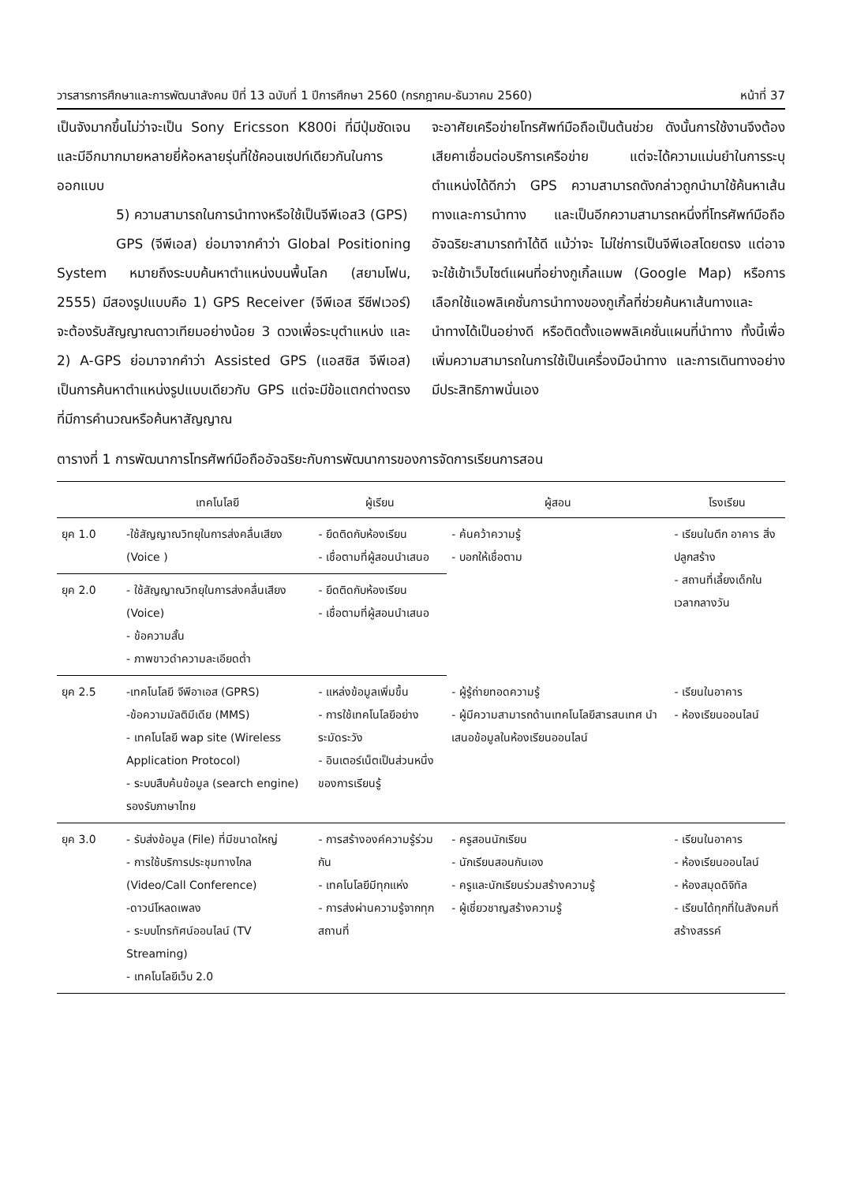วารสารการศึกษาและการพัฒนาสังคม ปีที่ 13 ฉบับที่ 1 ปีการศึกษา 2560 (กรกฎาคม-ธันวาคม 2560) หน้าที่ 37
เป็นจังมากขึ้นไม่ว่าจะเป็น Sony Ericsson K800i ที่มีปุ่มชัดเจน และมีอีกมากมายหลายยี่ห้อหลายรุ่นที่ใช้คอนเซปท์เดียวกันในการออกแบบ
5) ความสามารถในการนำทางหรือใช้เป็นจีพีเอส3 (GPS)
GPS (จีพีเอส) ย่อมาจากคำว่า Global Positioning System หมายถึงระบบค้นหาตำแหน่งบนพื้นโลก (สยามโฟน, 2555) มีสองรูปแบบคือ 1) GPS Receiver (จีพีเอส รีซีฟเวอร์) จะต้องรับสัญญาณดาวเทียมอย่างน้อย 3 ดวงเพื่อระบุตำแหน่ง และ 2) A-GPS ย่อมาจากคำว่า Assisted GPS (แอสซิส จีพีเอส) เป็นการค้นหาตำแหน่งรูปแบบเดียวกับ GPS แต่จะมีข้อแตกต่างตรงที่มีการคำนวณหรือค้นหาสัญญาณ
จะอาศัยเครือข่ายโทรศัพท์มือถือเป็นต้นช่วย ดังนั้นการใช้งานจึงต้องเสียคาเชื่อมต่อบริการเครือข่าย แต่จะได้ความแม่นยำในการระบุตำแหน่งได้ดีกว่า GPS ความสามารถดังกล่าวถูกนำมาใช้ค้นหาเส้นทางและการนำทาง และเป็นอีกความสามารถหนึ่งที่โทรศัพท์มือถืออัจฉริยะสามารถทำได้ดี แม้ว่าจะ ไม่ใช่การเป็นจีพีเอสโดยตรง แต่อาจจะใช้เข้าเว็บไซต์แผนที่อย่างกูเกิ้ลแมพ (Google Map) หรือการเลือกใช้แอพลิเคชั่นการนำทางของกูเกิ้ลที่ช่วยค้นหาเส้นทางและนำทางได้เป็นอย่างดี หรือติดตั้งแอพพลิเคชั่นแผนที่นำทาง ทั้งนี้เพื่อเพิ่มความสามารถในการใช้เป็นเครื่องมือนำทาง และการเดินทางอย่างมีประสิทธิภาพนั่นเอง
ตารางที่ 1 การพัฒนาการโทรศัพท์มือถืออัจฉริยะกับการพัฒนาการของการจัดการเรียนการสอน
| | เทคโนโลยี | ผู้เรียน | ผู้สอน | โรงเรียน |
| --- | --- | --- | --- | --- |
| ยุค 1.0 | -ใช้สัญญาณวิทยุในการส่งคลื่นเสียง (Voice ) | - ยึดติดกับห้องเรียน - เชื่อตามที่ผู้สอนนำเสนอ | - ค้นคว้าความรู้ - บอกให้เชื่อตาม | - เรียนในตึก อาคาร สิ่งปลูกสร้าง - สถานที่เลี้ยงเด็กในเวลากลางวัน |
| ยุค 2.0 | - ใช้สัญญาณวิทยุในการส่งคลื่นเสียง (Voice) - ข้อความสั้น - ภาพขาวดำความละเอียดต่ำ | - ยึดติดกับห้องเรียน - เชื่อตามที่ผู้สอนนำเสนอ | | |
| ยุค 2.5 | -เทคโนโลยี จีพีอาเอส (GPRS) -ข้อความมัลติมีเดีย (MMS) - เทคโนโลยี wap site (Wireless Application Protocol) - ระบบสืบค้นข้อมูล (search engine) รองรับภาษาไทย | - แหล่งข้อมูลเพิ่มขึ้น - การใช้เทคโนโลยีอย่างระมัดระวัง - อินเตอร์เน็ตเป็นส่วนหนึ่งของการเรียนรู้ | - ผู้รู้ถ่ายทอดความรู้ - ผู้มีความสามารถด้านเทคโนโลยีสารสนเทศ นำเสนอข้อมูลในห้องเรียนออนไลน์ | - เรียนในอาคาร - ห้องเรียนออนไลน์ |
| ยุค 3.0 | - รับส่งข้อมูล (File) ที่มีขนาดใหญ่ - การใช้บริการประชุมทางไกล (Video/Call Conference) -ดาวน์โหลดเพลง - ระบบโทรทัศน์ออนไลน์ (TV Streaming) - เทคโนโลยีเว็บ 2.0 | - การสร้างองค์ความรู้ร่วมกัน - เทคโนโลยีมีทุกแห่ง - การส่งผ่านความรู้จากทุกสถานที่ | - ครูสอนนักเรียน - นักเรียนสอนกันเอง - ครูและนักเรียนร่วมสร้างความรู้ - ผู้เชี่ยวชาญสร้างความรู้ | - เรียนในอาคาร - ห้องเรียนออนไลน์ - ห้องสมุดดิจิทัล - เรียนได้ทุกที่ในสังคมที่สร้างสรรค์ |